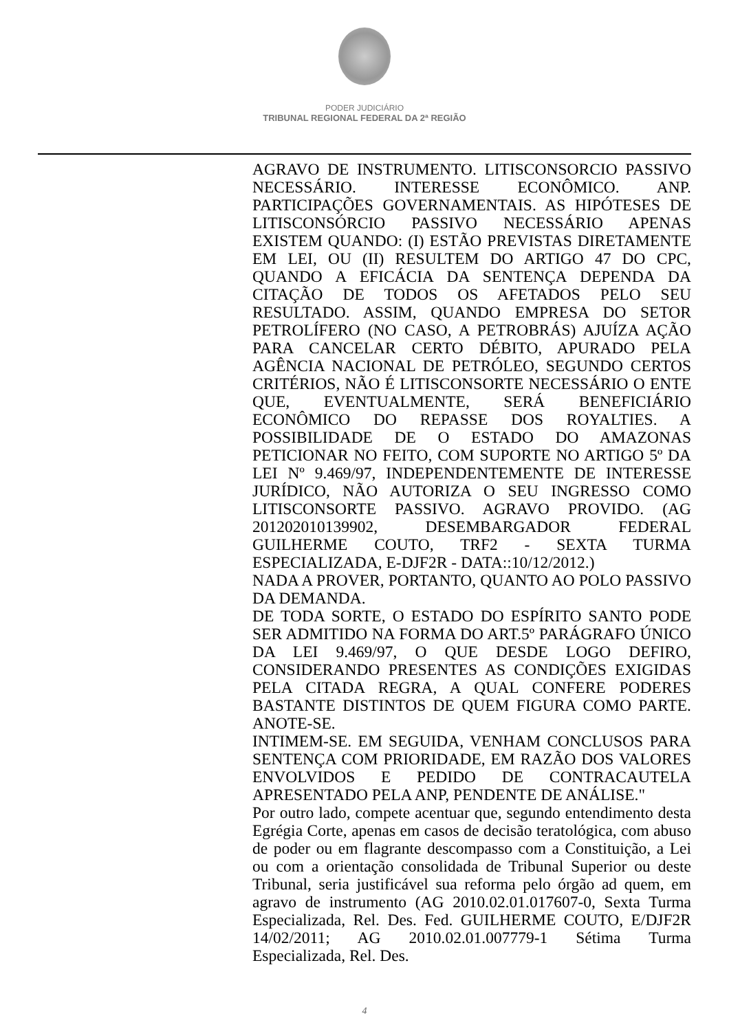PODER JUDICIÁRIO
TRIBUNAL REGIONAL FEDERAL DA 2ª REGIÃO
AGRAVO DE INSTRUMENTO. LITISCONSORCIO PASSIVO NECESSÁRIO. INTERESSE ECONÔMICO. ANP. PARTICIPAÇÕES GOVERNAMENTAIS. AS HIPÓTESES DE LITISCONSÓRCIO PASSIVO NECESSÁRIO APENAS EXISTEM QUANDO: (I) ESTÃO PREVISTAS DIRETAMENTE EM LEI, OU (II) RESULTEM DO ARTIGO 47 DO CPC, QUANDO A EFICÁCIA DA SENTENÇA DEPENDA DA CITAÇÃO DE TODOS OS AFETADOS PELO SEU RESULTADO. ASSIM, QUANDO EMPRESA DO SETOR PETROLÍFERO (NO CASO, A PETROBRÁS) AJUÍZA AÇÃO PARA CANCELAR CERTO DÉBITO, APURADO PELA AGÊNCIA NACIONAL DE PETRÓLEO, SEGUNDO CERTOS CRITÉRIOS, NÃO É LITISCONSORTE NECESSÁRIO O ENTE QUE, EVENTUALMENTE, SERÁ BENEFICIÁRIO ECONÔMICO DO REPASSE DOS ROYALTIES. A POSSIBILIDADE DE O ESTADO DO AMAZONAS PETICIONAR NO FEITO, COM SUPORTE NO ARTIGO 5º DA LEI Nº 9.469/97, INDEPENDENTEMENTE DE INTERESSE JURÍDICO, NÃO AUTORIZA O SEU INGRESSO COMO LITISCONSORTE PASSIVO. AGRAVO PROVIDO. (AG 201202010139902, DESEMBARGADOR FEDERAL GUILHERME COUTO, TRF2 - SEXTA TURMA ESPECIALIZADA, E-DJF2R - DATA::10/12/2012.)
NADA A PROVER, PORTANTO, QUANTO AO POLO PASSIVO DA DEMANDA.
DE TODA SORTE, O ESTADO DO ESPÍRITO SANTO PODE SER ADMITIDO NA FORMA DO ART.5º PARÁGRAFO ÚNICO DA LEI 9.469/97, O QUE DESDE LOGO DEFIRO, CONSIDERANDO PRESENTES AS CONDIÇÕES EXIGIDAS PELA CITADA REGRA, A QUAL CONFERE PODERES BASTANTE DISTINTOS DE QUEM FIGURA COMO PARTE. ANOTE-SE.
INTIMEM-SE. EM SEGUIDA, VENHAM CONCLUSOS PARA SENTENÇA COM PRIORIDADE, EM RAZÃO DOS VALORES ENVOLVIDOS E PEDIDO DE CONTRACAUTELA APRESENTADO PELA ANP, PENDENTE DE ANÁLISE."
Por outro lado, compete acentuar que, segundo entendimento desta Egrégia Corte, apenas em casos de decisão teratológica, com abuso de poder ou em flagrante descompasso com a Constituição, a Lei ou com a orientação consolidada de Tribunal Superior ou deste Tribunal, seria justificável sua reforma pelo órgão ad quem, em agravo de instrumento (AG 2010.02.01.017607-0, Sexta Turma Especializada, Rel. Des. Fed. GUILHERME COUTO, E/DJF2R 14/02/2011; AG 2010.02.01.007779-1 Sétima Turma Especializada, Rel. Des.
4